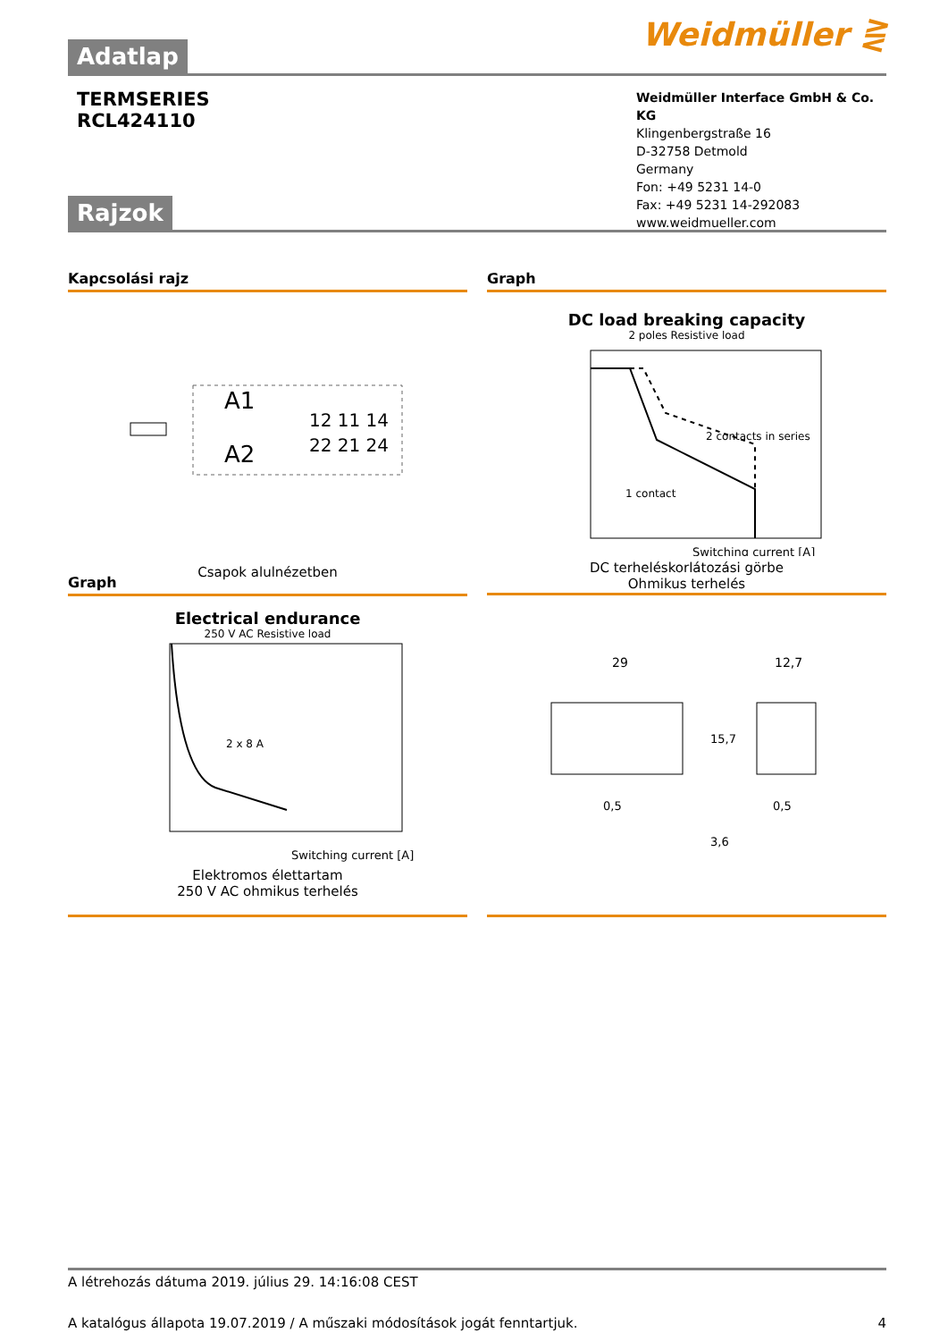Weidmüller ⋛
Adatlap
TERMSERIES
RCL424110
Weidmüller Interface GmbH & Co. KG
Klingenbergstraße 16
D-32758 Detmold
Germany
Fon: +49 5231 14-0
Fax: +49 5231 14-292083
www.weidmueller.com
Rajzok
Kapcsolási rajz
A1
A2
12 11 14
22 21 24
Csapok alulnézetben
Graph
DC load breaking capacity
2 poles Resistive load
2 contacts in series
1 contact
Switching current [A]
DC terheléskorlátozási görbe
Ohmikus terhelés
Graph
Electrical endurance
250 V AC Resistive load
2 x 8 A
Switching current [A]
Elektromos élettartam
250 V AC ohmikus terhelés
29
12,7
15,7
0,5
0,5
3,6
A létrehozás dátuma 2019. július 29. 14:16:08 CEST
A katalógus állapota 19.07.2019 / A műszaki módosítások jogát fenntartjuk. 4